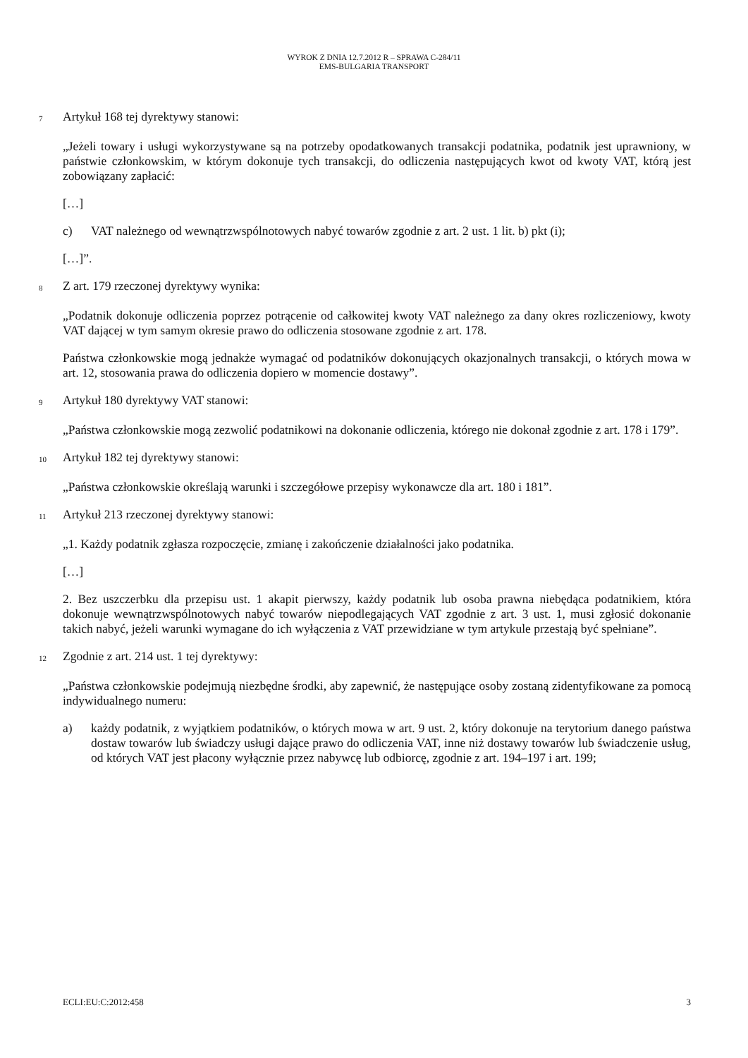WYROK Z DNIA 12.7.2012 R – SPRAWA C-284/11
EMS-BULGARIA TRANSPORT
7 Artykuł 168 tej dyrektywy stanowi:
„Jeżeli towary i usługi wykorzystywane są na potrzeby opodatkowanych transakcji podatnika, podatnik jest uprawniony, w państwie członkowskim, w którym dokonuje tych transakcji, do odliczenia następujących kwot od kwoty VAT, którą jest zobowiązany zapłacić:
[…]
c) VAT należnego od wewnątrzwspólnotowych nabyć towarów zgodnie z art. 2 ust. 1 lit. b) pkt (i);
[…]”.
8 Z art. 179 rzeczonej dyrektywy wynika:
„Podatnik dokonuje odliczenia poprzez potrącenie od całkowitej kwoty VAT należnego za dany okres rozliczeniowy, kwoty VAT dającej w tym samym okresie prawo do odliczenia stosowane zgodnie z art. 178.
Państwa członkowskie mogą jednakże wymagać od podatników dokonujących okazjonalnych transakcji, o których mowa w art. 12, stosowania prawa do odliczenia dopiero w momencie dostawy”.
9 Artykuł 180 dyrektywy VAT stanowi:
„Państwa członkowskie mogą zezwolić podatnikowi na dokonanie odliczenia, którego nie dokonał zgodnie z art. 178 i 179”.
10 Artykuł 182 tej dyrektywy stanowi:
„Państwa członkowskie określają warunki i szczegółowe przepisy wykonawcze dla art. 180 i 181”.
11 Artykuł 213 rzeczonej dyrektywy stanowi:
„1. Każdy podatnik zgłasza rozpoczęcie, zmianę i zakończenie działalności jako podatnika.
[…]
2. Bez uszczerbku dla przepisu ust. 1 akapit pierwszy, każdy podatnik lub osoba prawna niebędąca podatnikiem, która dokonuje wewnątrzwspólnotowych nabyć towarów niepodlegających VAT zgodnie z art. 3 ust. 1, musi zgłosić dokonanie takich nabyć, jeżeli warunki wymagane do ich wyłączenia z VAT przewidziane w tym artykule przestają być spełniane”.
12 Zgodnie z art. 214 ust. 1 tej dyrektywy:
„Państwa członkowskie podejmują niezbędne środki, aby zapewnić, że następujące osoby zostaną zidentyfikowane za pomocą indywidualnego numeru:
a) każdy podatnik, z wyjątkiem podatników, o których mowa w art. 9 ust. 2, który dokonuje na terytorium danego państwa dostaw towarów lub świadczy usługi dające prawo do odliczenia VAT, inne niż dostawy towarów lub świadczenie usług, od których VAT jest płacony wyłącznie przez nabywcę lub odbiorcę, zgodnie z art. 194–197 i art. 199;
ECLI:EU:C:2012:458 3